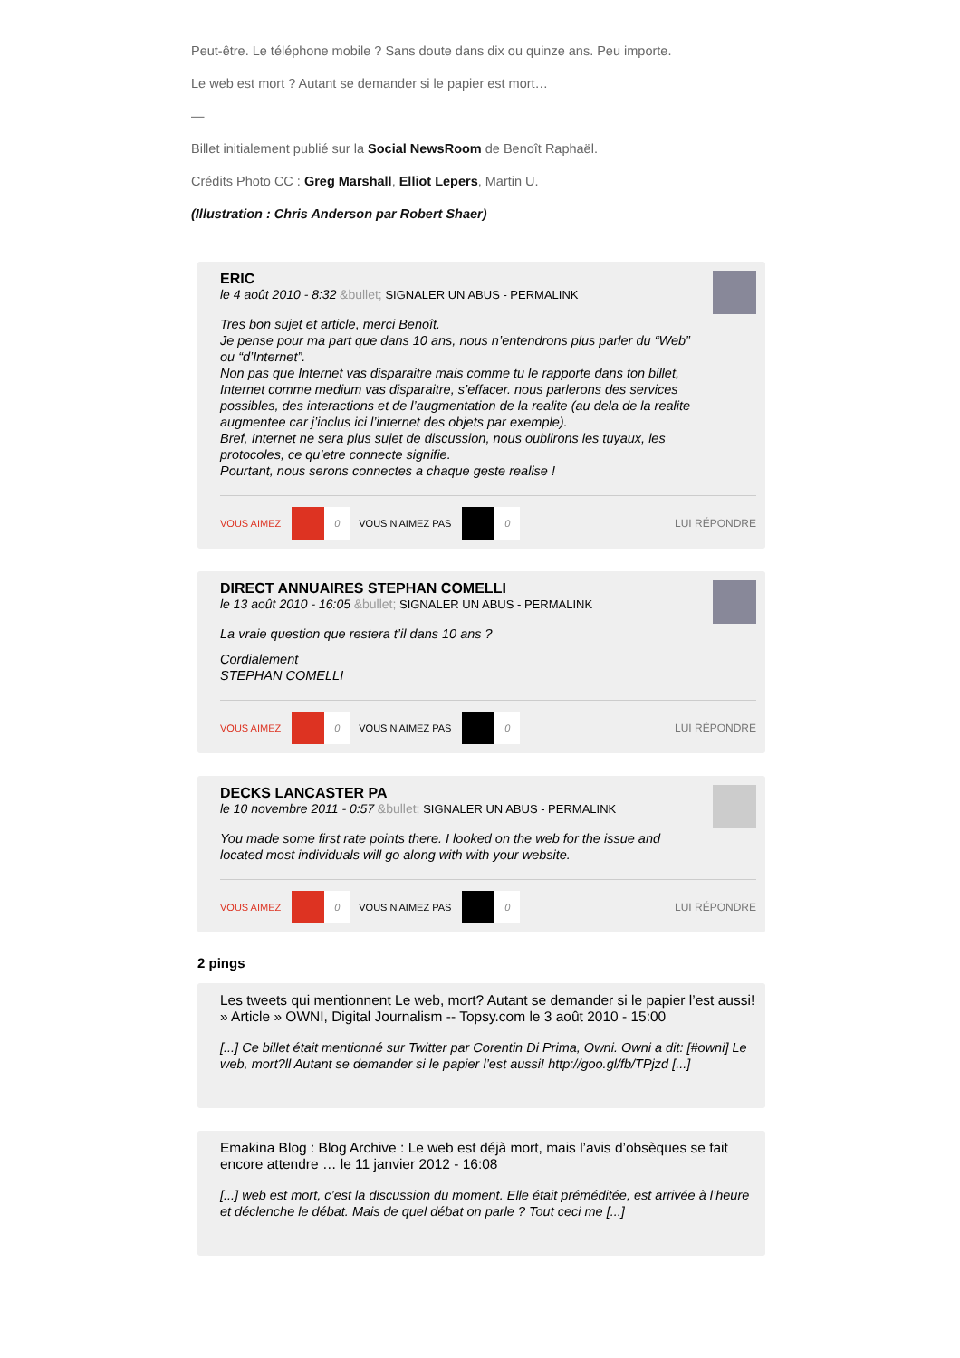Peut-être. Le téléphone mobile ? Sans doute dans dix ou quinze ans. Peu importe.
Le web est mort ? Autant se demander si le papier est mort…
—
Billet initialement publié sur la Social NewsRoom de Benoît Raphaël.
Crédits Photo CC : Greg Marshall, Elliot Lepers, Martin U.
(Illustration : Chris Anderson par Robert Shaer)
ERIC
le 4 août 2010 - 8:32 &bullet; SIGNALER UN ABUS - PERMALINK
Tres bon sujet et article, merci Benoît.
Je pense pour ma part que dans 10 ans, nous n’entendrons plus parler du “Web” ou “d’Internet”.
Non pas que Internet vas disparaitre mais comme tu le rapporte dans ton billet, Internet comme medium vas disparaitre, s’effacer. nous parlerons des services possibles, des interactions et de l’augmentation de la realite (au dela de la realite augmentee car j’inclus ici l’internet des objets par exemple).
Bref, Internet ne sera plus sujet de discussion, nous oublirons les tuyaux, les protocoles, ce qu’etre connecte signifie.
Pourtant, nous serons connectes a chaque geste realise !
VOUS AIMEZ 0 VOUS N'AIMEZ PAS 0 LUI RÉPONDRE
DIRECT ANNUAIRES STEPHAN COMELLI
le 13 août 2010 - 16:05 &bullet; SIGNALER UN ABUS - PERMALINK
La vraie question que restera t’il dans 10 ans ?
Cordialement
STEPHAN COMELLI
VOUS AIMEZ 0 VOUS N'AIMEZ PAS 0 LUI RÉPONDRE
DECKS LANCASTER PA
le 10 novembre 2011 - 0:57 &bullet; SIGNALER UN ABUS - PERMALINK
You made some first rate points there. I looked on the web for the issue and located most individuals will go along with with your website.
VOUS AIMEZ 0 VOUS N'AIMEZ PAS 0 LUI RÉPONDRE
2 pings
Les tweets qui mentionnent Le web, mort? Autant se demander si le papier l’est aussi! » Article » OWNI, Digital Journalism -- Topsy.com le 3 août 2010 - 15:00
[...] Ce billet était mentionné sur Twitter par Corentin Di Prima, Owni. Owni a dit: [#owni] Le web, mort?ll Autant se demander si le papier l’est aussi! http://goo.gl/fb/TPjzd [...]
Emakina Blog : Blog Archive : Le web est déjà mort, mais l’avis d’obsèques se fait encore attendre … le 11 janvier 2012 - 16:08
[...] web est mort, c’est la discussion du moment. Elle était préméditée, est arrivée à l’heure et déclenche le débat. Mais de quel débat on parle ? Tout ceci me [...]